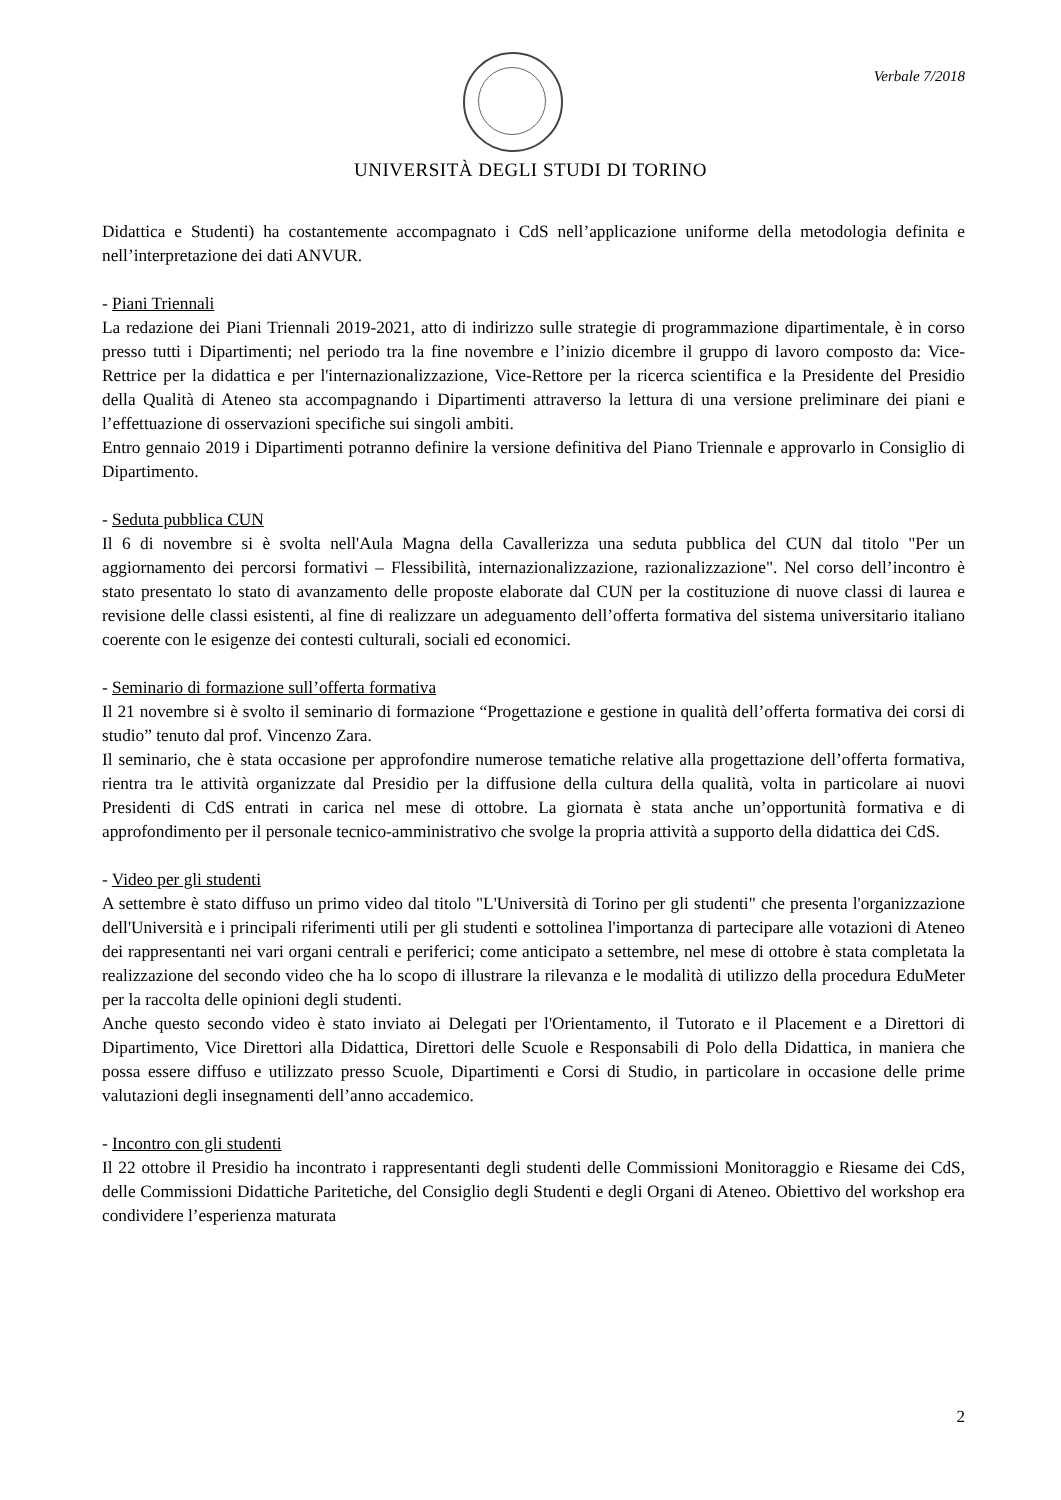Verbale 7/2018
UNIVERSITÀ DEGLI STUDI DI TORINO
Didattica e Studenti) ha costantemente accompagnato i CdS nell’applicazione uniforme della metodologia definita e nell’interpretazione dei dati ANVUR.
- Piani Triennali
La redazione dei Piani Triennali 2019-2021, atto di indirizzo sulle strategie di programmazione dipartimentale, è in corso presso tutti i Dipartimenti; nel periodo tra la fine novembre e l’inizio dicembre il gruppo di lavoro composto da: Vice-Rettrice per la didattica e per l'internazionalizzazione, Vice-Rettore per la ricerca scientifica e la Presidente del Presidio della Qualità di Ateneo sta accompagnando i Dipartimenti attraverso la lettura di una versione preliminare dei piani e l’effettuazione di osservazioni specifiche sui singoli ambiti.
Entro gennaio 2019 i Dipartimenti potranno definire la versione definitiva del Piano Triennale e approvarlo in Consiglio di Dipartimento.
- Seduta pubblica CUN
Il 6 di novembre si è svolta nell'Aula Magna della Cavallerizza una seduta pubblica del CUN dal titolo "Per un aggiornamento dei percorsi formativi – Flessibilità, internazionalizzazione, razionalizzazione". Nel corso dell’incontro è stato presentato lo stato di avanzamento delle proposte elaborate dal CUN per la costituzione di nuove classi di laurea e revisione delle classi esistenti, al fine di realizzare un adeguamento dell’offerta formativa del sistema universitario italiano coerente con le esigenze dei contesti culturali, sociali ed economici.
- Seminario di formazione sull’offerta formativa
Il 21 novembre si è svolto il seminario di formazione “Progettazione e gestione in qualità dell’offerta formativa dei corsi di studio” tenuto dal prof. Vincenzo Zara.
Il seminario, che è stata occasione per approfondire numerose tematiche relative alla progettazione dell’offerta formativa, rientra tra le attività organizzate dal Presidio per la diffusione della cultura della qualità, volta in particolare ai nuovi Presidenti di CdS entrati in carica nel mese di ottobre. La giornata è stata anche un’opportunità formativa e di approfondimento per il personale tecnico-amministrativo che svolge la propria attività a supporto della didattica dei CdS.
- Video per gli studenti
A settembre è stato diffuso un primo video dal titolo "L'Università di Torino per gli studenti" che presenta l'organizzazione dell'Università e i principali riferimenti utili per gli studenti e sottolinea l'importanza di partecipare alle votazioni di Ateneo dei rappresentanti nei vari organi centrali e periferici; come anticipato a settembre, nel mese di ottobre è stata completata la realizzazione del secondo video che ha lo scopo di illustrare la rilevanza e le modalità di utilizzo della procedura EduMeter per la raccolta delle opinioni degli studenti.
Anche questo secondo video è stato inviato ai Delegati per l'Orientamento, il Tutorato e il Placement e a Direttori di Dipartimento, Vice Direttori alla Didattica, Direttori delle Scuole e Responsabili di Polo della Didattica, in maniera che possa essere diffuso e utilizzato presso Scuole, Dipartimenti e Corsi di Studio, in particolare in occasione delle prime valutazioni degli insegnamenti dell’anno accademico.
- Incontro con gli studenti
Il 22 ottobre il Presidio ha incontrato i rappresentanti degli studenti delle Commissioni Monitoraggio e Riesame dei CdS, delle Commissioni Didattiche Paritetiche, del Consiglio degli Studenti e degli Organi di Ateneo. Obiettivo del workshop era condividere l’esperienza maturata
2